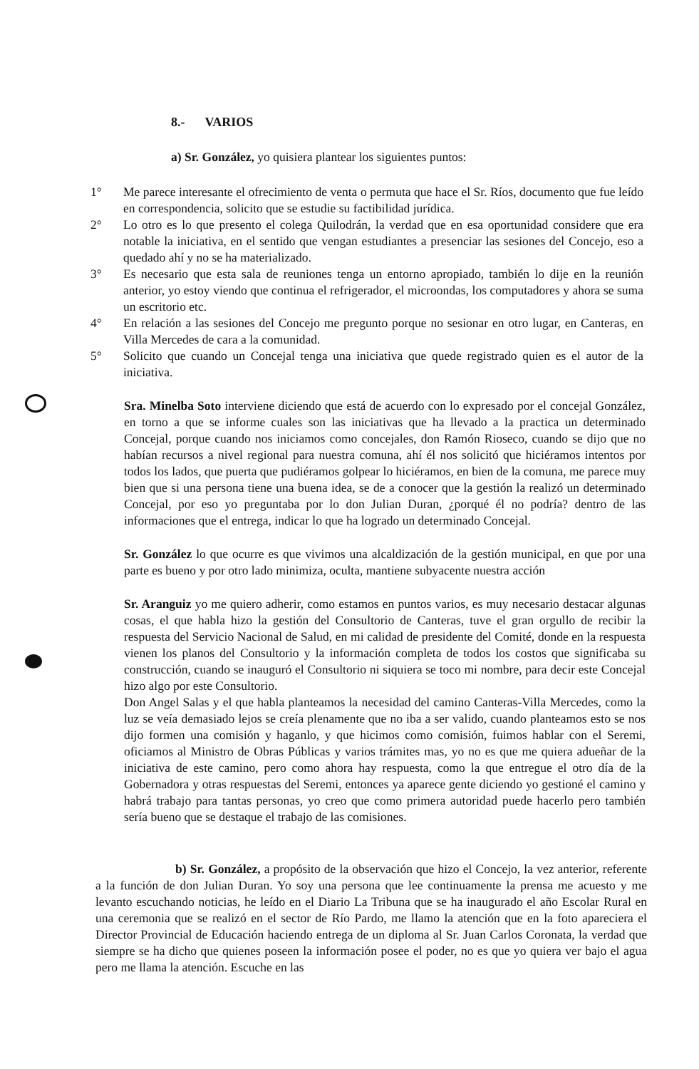8.- VARIOS
a) Sr. González, yo quisiera plantear los siguientes puntos:
1° Me parece interesante el ofrecimiento de venta o permuta que hace el Sr. Ríos, documento que fue leído en correspondencia, solicito que se estudie su factibilidad jurídica.
2° Lo otro es lo que presento el colega Quilodrán, la verdad que en esa oportunidad considere que era notable la iniciativa, en el sentido que vengan estudiantes a presenciar las sesiones del Concejo, eso a quedado ahí y no se ha materializado.
3° Es necesario que esta sala de reuniones tenga un entorno apropiado, también lo dije en la reunión anterior, yo estoy viendo que continua el refrigerador, el microondas, los computadores y ahora se suma un escritorio etc.
4° En relación a las sesiones del Concejo me pregunto porque no sesionar en otro lugar, en Canteras, en Villa Mercedes de cara a la comunidad.
5° Solicito que cuando un Concejal tenga una iniciativa que quede registrado quien es el autor de la iniciativa.
Sra. Minelba Soto interviene diciendo que está de acuerdo con lo expresado por el concejal González, en torno a que se informe cuales son las iniciativas que ha llevado a la practica un determinado Concejal, porque cuando nos iniciamos como concejales, don Ramón Rioseco, cuando se dijo que no habían recursos a nivel regional para nuestra comuna, ahí él nos solicitó que hiciéramos intentos por todos los lados, que puerta que pudiéramos golpear lo hiciéramos, en bien de la comuna, me parece muy bien que si una persona tiene una buena idea, se de a conocer que la gestión la realizó un determinado Concejal, por eso yo preguntaba por lo don Julian Duran, ¿porqué él no podría? dentro de las informaciones que el entrega, indicar lo que ha logrado un determinado Concejal.
Sr. González lo que ocurre es que vivimos una alcaldización de la gestión municipal, en que por una parte es bueno y por otro lado minimiza, oculta, mantiene subyacente nuestra acción
Sr. Aranguiz yo me quiero adherir, como estamos en puntos varios, es muy necesario destacar algunas cosas, el que habla hizo la gestión del Consultorio de Canteras, tuve el gran orgullo de recibir la respuesta del Servicio Nacional de Salud, en mi calidad de presidente del Comité, donde en la respuesta vienen los planos del Consultorio y la información completa de todos los costos que significaba su construcción, cuando se inauguró el Consultorio ni siquiera se toco mi nombre, para decir este Concejal hizo algo por este Consultorio.
Don Angel Salas y el que habla planteamos la necesidad del camino Canteras-Villa Mercedes, como la luz se veía demasiado lejos se creía plenamente que no iba a ser valido, cuando planteamos esto se nos dijo formen una comisión y haganlo, y que hicimos como comisión, fuimos hablar con el Seremi, oficiamos al Ministro de Obras Públicas y varios trámites mas, yo no es que me quiera adueñar de la iniciativa de este camino, pero como ahora hay respuesta, como la que entregue el otro día de la Gobernadora y otras respuestas del Seremi, entonces ya aparece gente diciendo yo gestioné el camino y habrá trabajo para tantas personas, yo creo que como primera autoridad puede hacerlo pero también sería bueno que se destaque el trabajo de las comisiones.
b) Sr. González, a propósito de la observación que hizo el Concejo, la vez anterior, referente a la función de don Julian Duran. Yo soy una persona que lee continuamente la prensa me acuesto y me levanto escuchando noticias, he leído en el Diario La Tribuna que se ha inaugurado el año Escolar Rural en una ceremonia que se realizó en el sector de Río Pardo, me llamo la atención que en la foto apareciera el Director Provincial de Educación haciendo entrega de un diploma al Sr. Juan Carlos Coronata, la verdad que siempre se ha dicho que quienes poseen la información posee el poder, no es que yo quiera ver bajo el agua pero me llama la atención. Escuche en las